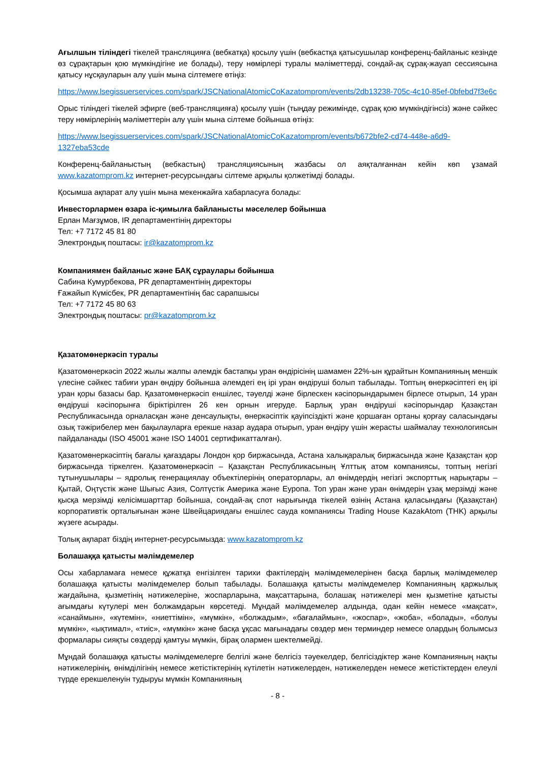Ағылшын тіліндегі тікелей трансляцияға (вебкатқа) қосылу үшін (вебкастқа қатысушылар конференц-байланыс кезінде өз сұрақтарын қою мүмкіндігіне ие болады), теру нөмірлері туралы мәліметтерді, сондай-ақ сұрақ-жауап сессиясына қатысу нұсқауларын алу үшін мына сілтемеге өтіңіз:
https://www.lsegissuerservices.com/spark/JSCNationalAtomicCoKazatomprom/events/2db13238-705c-4c10-85ef-0bfebd7f3e6c
Орыс тіліндегі тікелей эфирге (веб-трансляцияға) қосылу үшін (тыңдау режимінде, сұрақ қою мүмкіндігінсіз) және сәйкес теру нөмірлерінің мәліметтерін алу үшін мына сілтеме бойынша өтіңіз:
https://www.lsegissuerservices.com/spark/JSCNationalAtomicCoKazatomprom/events/b672bfe2-cd74-448e-a6d9-1327eba53cde
Конференц-байланыстың (вебкастың) трансляциясының жазбасы ол аяқталғаннан кейін көп ұзамай www.kazatomprom.kz интернет-ресурсындағы сілтеме арқылы қолжетімді болады.
Қосымша ақпарат алу үшін мына мекенжайға хабарласуға болады:
Инвесторлармен өзара іс-қимылға байланысты мәселелер бойынша
Ерлан Мағзұмов, IR департаментінің директоры
Тел: +7 7172 45 81 80
Электрондық поштасы: ir@kazatomprom.kz
Компаниямен байланыс және БАҚ сұраулары бойынша
Сабина Кумурбекова, PR департаментінің директоры
Ғажайып Күмісбек, PR департаментінің бас сарапшысы
Тел: +7 7172 45 80 63
Электрондық поштасы: pr@kazatomprom.kz
Қазатомөнеркәсіп туралы
Қазатомөнеркәсіп 2022 жылы жалпы әлемдік бастапқы уран өндірісінің шамамен 22%-ын құрайтын Компанияның меншік үлесіне сәйкес табиғи уран өндіру бойынша әлемдегі ең ірі уран өндіруші болып табылады. Топтың өнеркәсіптегі ең ірі уран қоры базасы бар. Қазатомөнеркәсіп еншілес, тәуелді және бірлескен кәсіпорындарымен бірлесе отырып, 14 уран өндіруші кәсіпорынға біріктірілген 26 кен орнын игеруде. Барлық уран өндіруші кәсіпорындар Қазақстан Республикасында орналасқан және денсаулықты, өнеркәсіптік қауіпсіздікті және қоршаған ортаны қорғау саласындағы озық тәжірибелер мен бақылауларға ерекше назар аудара отырып, уран өндіру үшін жерасты шаймалау технологиясын пайдаланады (ISO 45001 және ISO 14001 сертификатталған).
Қазатомөнеркәсіптің бағалы қағаздары Лондон қор биржасында, Астана халықаралық биржасында және Қазақстан қор биржасында тіркелген. Қазатомөнеркәсіп – Қазақстан Республикасының Ұлттық атом компаниясы, топтың негізгі тұтынушылары – ядролық генерациялау объектілерінің операторлары, ал өнімдердің негізгі экспорттық нарықтары – Қытай, Оңтүстік және Шығыс Азия, Солтүстік Америка және Еуропа. Топ уран және уран өнімдерін ұзақ мерзімді және қысқа мерзімді келісімшарттар бойынша, сондай-ақ спот нарығында тікелей өзінің Астана қаласындағы (Қазақстан) корпоративтік орталығынан және Швейцариядағы еншілес сауда компаниясы Trading House KazakAtom (THK) арқылы жүзеге асырады.
Толық ақпарат біздің интернет-ресурсымызда: www.kazatomprom.kz
Болашаққа қатысты мәлімдемелер
Осы хабарламаға немесе құжатқа енгізілген тарихи фактілердің мәлімдемелерінен басқа барлық мәлімдемелер болашаққа қатысты мәлімдемелер болып табылады. Болашаққа қатысты мәлімдемелер Компанияның қаржылық жағдайына, қызметінің нәтижелеріне, жоспарларына, мақсаттарына, болашақ нәтижелері мен қызметіне қатысты ағымдағы күтулері мен болжамдарын көрсетеді. Мұндай мәлімдемелер алдында, одан кейін немесе «мақсат», «санаймын», «күтемін», «ниеттімін», «мүмкін», «болжадым», «бағалаймын», «жоспар», «жоба», «болады», «болуы мүмкін», «ықтимал», «тиіс», «мүмкін» және басқа ұқсас мағынадағы сөздер мен терминдер немесе олардың болымсыз формалары сияқты сөздерді қамтуы мүмкін, бірақ олармен шектелмейді.
Мұндай болашаққа қатысты мәлімдемелерге белгілі және белгісіз тәуекелдер, белгісіздіктер және Компанияның нақты нәтижелерінің, өнімділігінің немесе жетістіктерінің күтілетін нәтижелерден, нәтижелерден немесе жетістіктерден елеулі түрде ерекшеленуін тудыруы мүмкін Компанияның
- 8 -